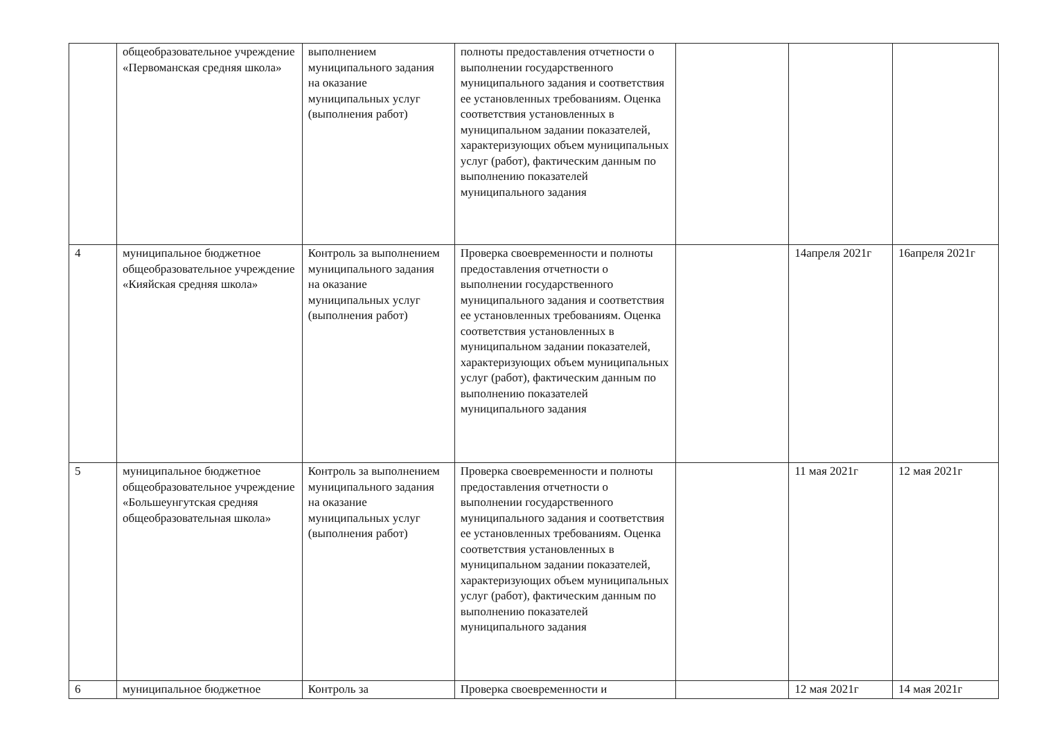| | общеобразовательное учреждение «Первоманская средняя школа» | выполнением муниципального задания на оказание муниципальных услуг (выполнения работ) | полноты предоставления отчетности о выполнении государственного муниципального задания и соответствия ее установленных требованиям. Оценка соответствия установленных в муниципальном задании показателей, характеризующих объем муниципальных услуг (работ), фактическим данным по выполнению показателей муниципального задания | | | |
| 4 | муниципальное бюджетное общеобразовательное учреждение «Кияйская средняя школа» | Контроль за выполнением муниципального задания на оказание муниципальных услуг (выполнения работ) | Проверка своевременности и полноты предоставления отчетности о выполнении государственного муниципального задания и соответствия ее установленных требованиям. Оценка соответствия установленных в муниципальном задании показателей, характеризующих объем муниципальных услуг (работ), фактическим данным по выполнению показателей муниципального задания | | 14апреля 2021г | 16апреля 2021г |
| 5 | муниципальное бюджетное общеобразовательное учреждение «Большеунгутская средняя общеобразовательная школа» | Контроль за выполнением муниципального задания на оказание муниципальных услуг (выполнения работ) | Проверка своевременности и полноты предоставления отчетности о выполнении государственного муниципального задания и соответствия ее установленных требованиям. Оценка соответствия установленных в муниципальном задании показателей, характеризующих объем муниципальных услуг (работ), фактическим данным по выполнению показателей муниципального задания | | 11 мая 2021г | 12 мая 2021г |
| 6 | муниципальное бюджетное | Контроль за | Проверка своевременности и | | 12 мая 2021г | 14 мая 2021г |